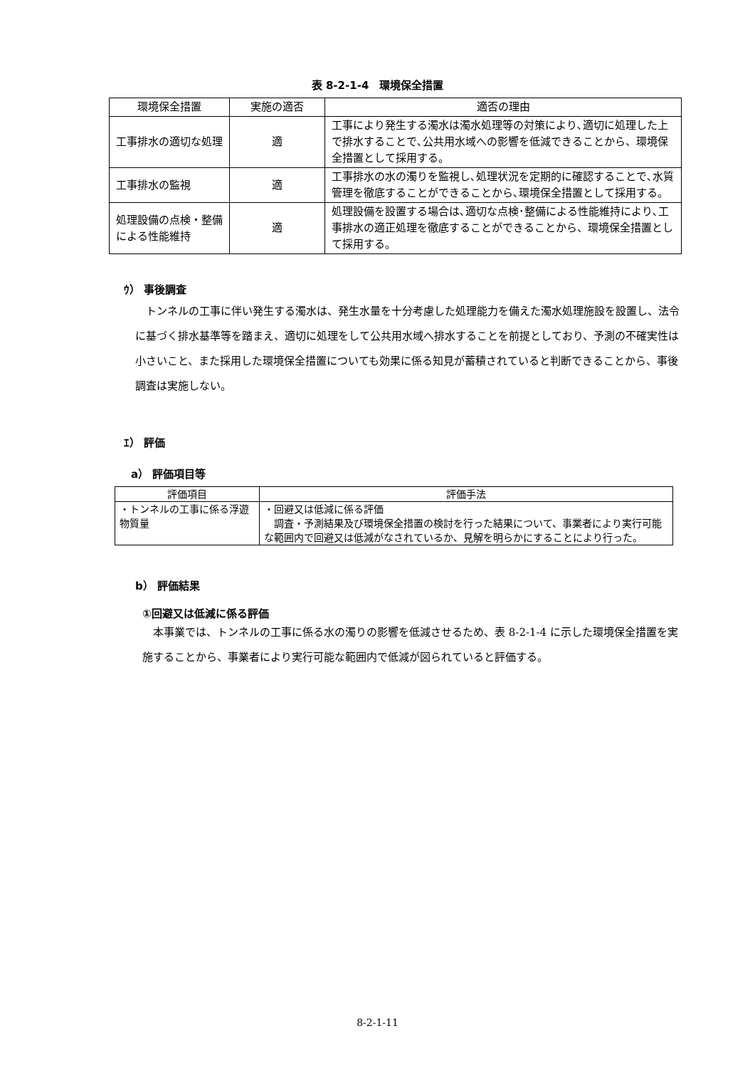表 8-2-1-4　環境保全措置
| 環境保全措置 | 実施の適否 | 適否の理由 |
| --- | --- | --- |
| 工事排水の適切な処理 | 適 | 工事により発生する濁水は濁水処理等の対策により､適切に処理した上で排水することで､公共用水域への影響を低減できることから、環境保全措置として採用する。 |
| 工事排水の監視 | 適 | 工事排水の水の濁りを監視し､処理状況を定期的に確認することで､水質管理を徹底することができることから､環境保全措置として採用する。 |
| 処理設備の点検・整備による性能維持 | 適 | 処理設備を設置する場合は､適切な点検･整備による性能維持により､工事排水の適正処理を徹底することができることから、環境保全措置として採用する。 |
ｳ） 事後調査
トンネルの工事に伴い発生する濁水は、発生水量を十分考慮した処理能力を備えた濁水処理施設を設置し、法令に基づく排水基準等を踏まえ、適切に処理をして公共用水域へ排水することを前提としており、予測の不確実性は小さいこと、また採用した環境保全措置についても効果に係る知見が蓄積されていると判断できることから、事後調査は実施しない。
ｴ） 評価
a） 評価項目等
| 評価項目 | 評価手法 |
| --- | --- |
| ・トンネルの工事に係る浮遊物質量 | ・回避又は低減に係る評価 調査・予測結果及び環境保全措置の検討を行った結果について、事業者により実行可能な範囲内で回避又は低減がなされているか、見解を明らかにすることにより行った。 |
b） 評価結果
①回避又は低減に係る評価
本事業では、トンネルの工事に係る水の濁りの影響を低減させるため、表 8-2-1-4 に示した環境保全措置を実施することから、事業者により実行可能な範囲内で低減が図られていると評価する。
8-2-1-11